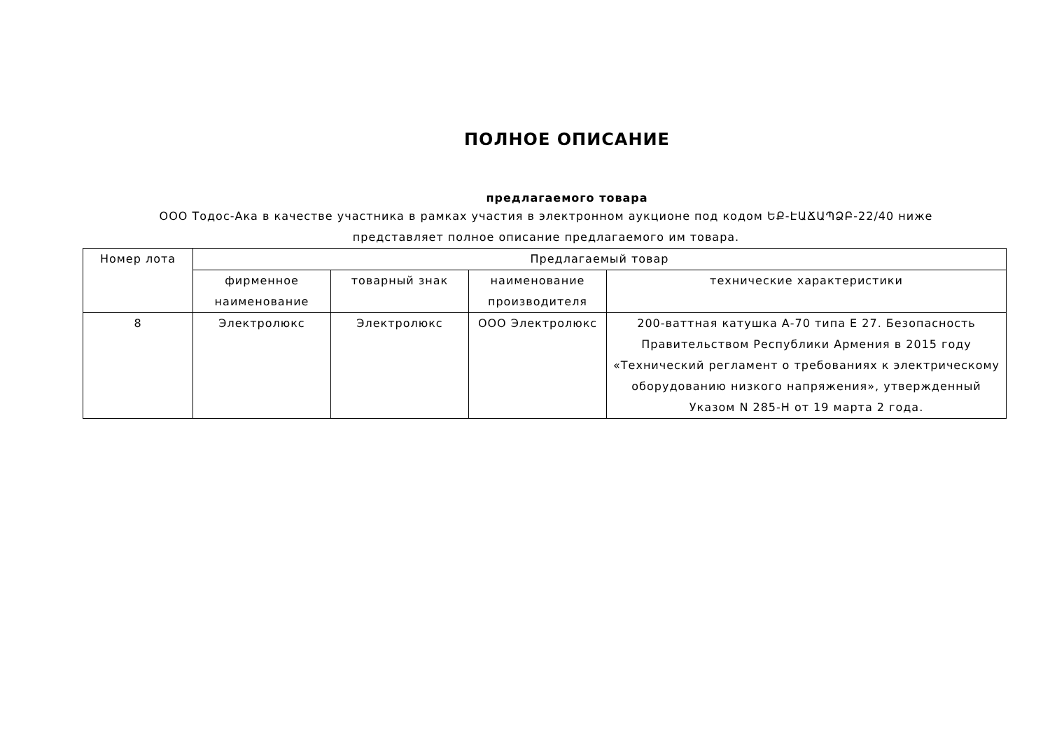ПОЛНОЕ ОПИСАНИЕ
предлагаемого товара
ООО Тодос-Ака в качестве участника в рамках участия в электронном аукционе под кодом ԵՔ-ԷԱՃԱՊՁԲ-22/40 ниже представляет полное описание предлагаемого им товара.
| Номер лота | Предлагаемый товар | | | |
| --- | --- | --- | --- | --- |
| | фирменное наименование | товарный знак | наименование производителя | технические характеристики |
| 8 | Электролюкс | Электролюкс | ООО Электролюкс | 200-ваттная катушка А-70 типа Е 27. Безопасность Правительством Республики Армения в 2015 году «Технический регламент о требованиях к электрическому оборудованию низкого напряжения», утвержденный Указом N 285-Н от 19 марта 2 года. |